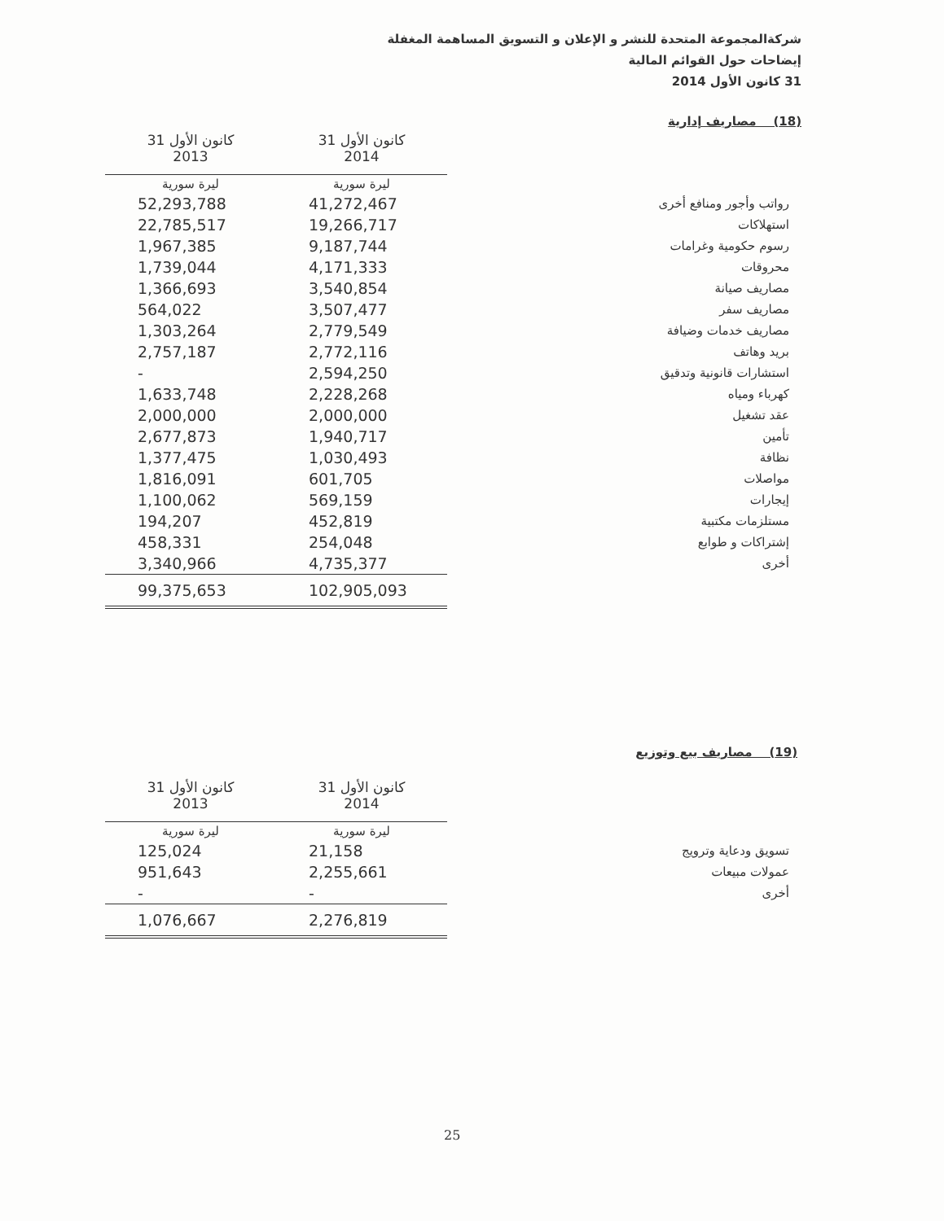شركةالمجموعة المتحدة للنشر و الإعلان و التسويق المساهمة المغفلة
إيضاحات حول القوائم المالية
31 كانون الأول 2014
(18) مصاريف إدارية
| | 31 كانون الأول 2014 | 31 كانون الأول 2013 |
| --- | --- | --- |
| | ليرة سورية | ليرة سورية |
| رواتب وأجور ومنافع أخرى | 41,272,467 | 52,293,788 |
| استهلاكات | 19,266,717 | 22,785,517 |
| رسوم حكومية وغرامات | 9,187,744 | 1,967,385 |
| محروقات | 4,171,333 | 1,739,044 |
| مصاريف صيانة | 3,540,854 | 1,366,693 |
| مصاريف سفر | 3,507,477 | 564,022 |
| مصاريف خدمات وضيافة | 2,779,549 | 1,303,264 |
| بريد وهاتف | 2,772,116 | 2,757,187 |
| استشارات قانونية وتدقيق | 2,594,250 | - |
| كهرباء ومياه | 2,228,268 | 1,633,748 |
| عقد تشغيل | 2,000,000 | 2,000,000 |
| تأمين | 1,940,717 | 2,677,873 |
| نظافة | 1,030,493 | 1,377,475 |
| مواصلات | 601,705 | 1,816,091 |
| إيجارات | 569,159 | 1,100,062 |
| مستلزمات مكتبية | 452,819 | 194,207 |
| إشتراكات و طوابع | 254,048 | 458,331 |
| أخرى | 4,735,377 | 3,340,966 |
| | 102,905,093 | 99,375,653 |
(19) مصاريف بيع وتوزيع
| | 31 كانون الأول 2014 | 31 كانون الأول 2013 |
| --- | --- | --- |
| | ليرة سورية | ليرة سورية |
| تسويق ودعاية وترويج | 21,158 | 125,024 |
| عمولات مبيعات | 2,255,661 | 951,643 |
| أخرى | - | - |
| | 2,276,819 | 1,076,667 |
25